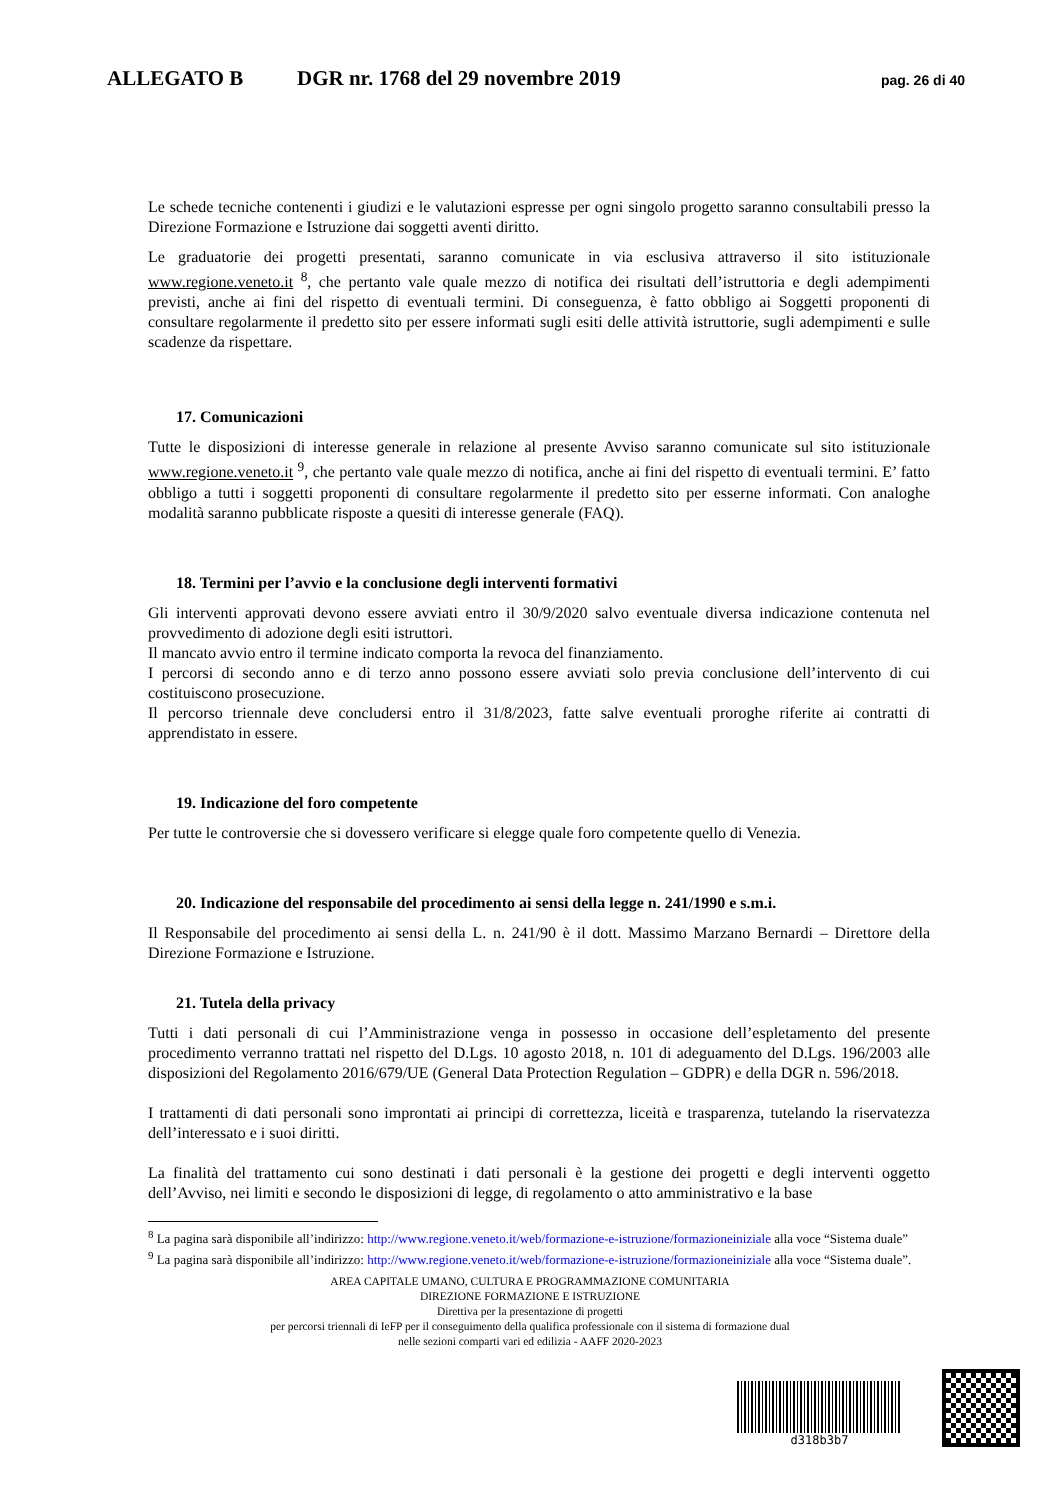ALLEGATO B DGR nr. 1768 del 29 novembre 2019 pag. 26 di 40
Le schede tecniche contenenti i giudizi e le valutazioni espresse per ogni singolo progetto saranno consultabili presso la Direzione Formazione e Istruzione dai soggetti aventi diritto.
Le graduatorie dei progetti presentati, saranno comunicate in via esclusiva attraverso il sito istituzionale www.regione.veneto.it <sup>8</sup>, che pertanto vale quale mezzo di notifica dei risultati dell’istruttoria e degli adempimenti previsti, anche ai fini del rispetto di eventuali termini. Di conseguenza, è fatto obbligo ai Soggetti proponenti di consultare regolarmente il predetto sito per essere informati sugli esiti delle attività istruttorie, sugli adempimenti e sulle scadenze da rispettare.
17. Comunicazioni
Tutte le disposizioni di interesse generale in relazione al presente Avviso saranno comunicate sul sito istituzionale www.regione.veneto.it <sup>9</sup>, che pertanto vale quale mezzo di notifica, anche ai fini del rispetto di eventuali termini. E’ fatto obbligo a tutti i soggetti proponenti di consultare regolarmente il predetto sito per esserne informati. Con analoghe modalità saranno pubblicate risposte a quesiti di interesse generale (FAQ).
18. Termini per l’avvio e la conclusione degli interventi formativi
Gli interventi approvati devono essere avviati entro il 30/9/2020 salvo eventuale diversa indicazione contenuta nel provvedimento di adozione degli esiti istruttori.
Il mancato avvio entro il termine indicato comporta la revoca del finanziamento.
I percorsi di secondo anno e di terzo anno possono essere avviati solo previa conclusione dell’intervento di cui costituiscono prosecuzione.
Il percorso triennale deve concludersi entro il 31/8/2023, fatte salve eventuali proroghe riferite ai contratti di apprendistato in essere.
19. Indicazione del foro competente
Per tutte le controversie che si dovessero verificare si elegge quale foro competente quello di Venezia.
20. Indicazione del responsabile del procedimento ai sensi della legge n. 241/1990 e s.m.i.
Il Responsabile del procedimento ai sensi della L. n. 241/90 è il dott. Massimo Marzano Bernardi – Direttore della Direzione Formazione e Istruzione.
21. Tutela della privacy
Tutti i dati personali di cui l’Amministrazione venga in possesso in occasione dell’espletamento del presente procedimento verranno trattati nel rispetto del D.Lgs. 10 agosto 2018, n. 101 di adeguamento del D.Lgs. 196/2003 alle disposizioni del Regolamento 2016/679/UE (General Data Protection Regulation – GDPR) e della DGR n. 596/2018.
I trattamenti di dati personali sono improntati ai principi di correttezza, liceità e trasparenza, tutelando la riservatezza dell’interessato e i suoi diritti.
La finalità del trattamento cui sono destinati i dati personali è la gestione dei progetti e degli interventi oggetto dell’Avviso, nei limiti e secondo le disposizioni di legge, di regolamento o atto amministrativo e la base
<sup>8</sup> La pagina sarà disponibile all’indirizzo: http://www.regione.veneto.it/web/formazione-e-istruzione/formazioneiniziale alla voce “Sistema duale”
<sup>9</sup> La pagina sarà disponibile all’indirizzo: http://www.regione.veneto.it/web/formazione-e-istruzione/formazioneiniziale alla voce “Sistema duale”.
AREA CAPITALE UMANO, CULTURA E PROGRAMMAZIONE COMUNITARIA
DIREZIONE FORMAZIONE E ISTRUZIONE
Direttiva per la presentazione di progetti
per percorsi triennali di IeFP per il conseguimento della qualifica professionale con il sistema di formazione dual
nelle sezioni comparti vari ed edilizia - AAFF 2020-2023
d318b3b7